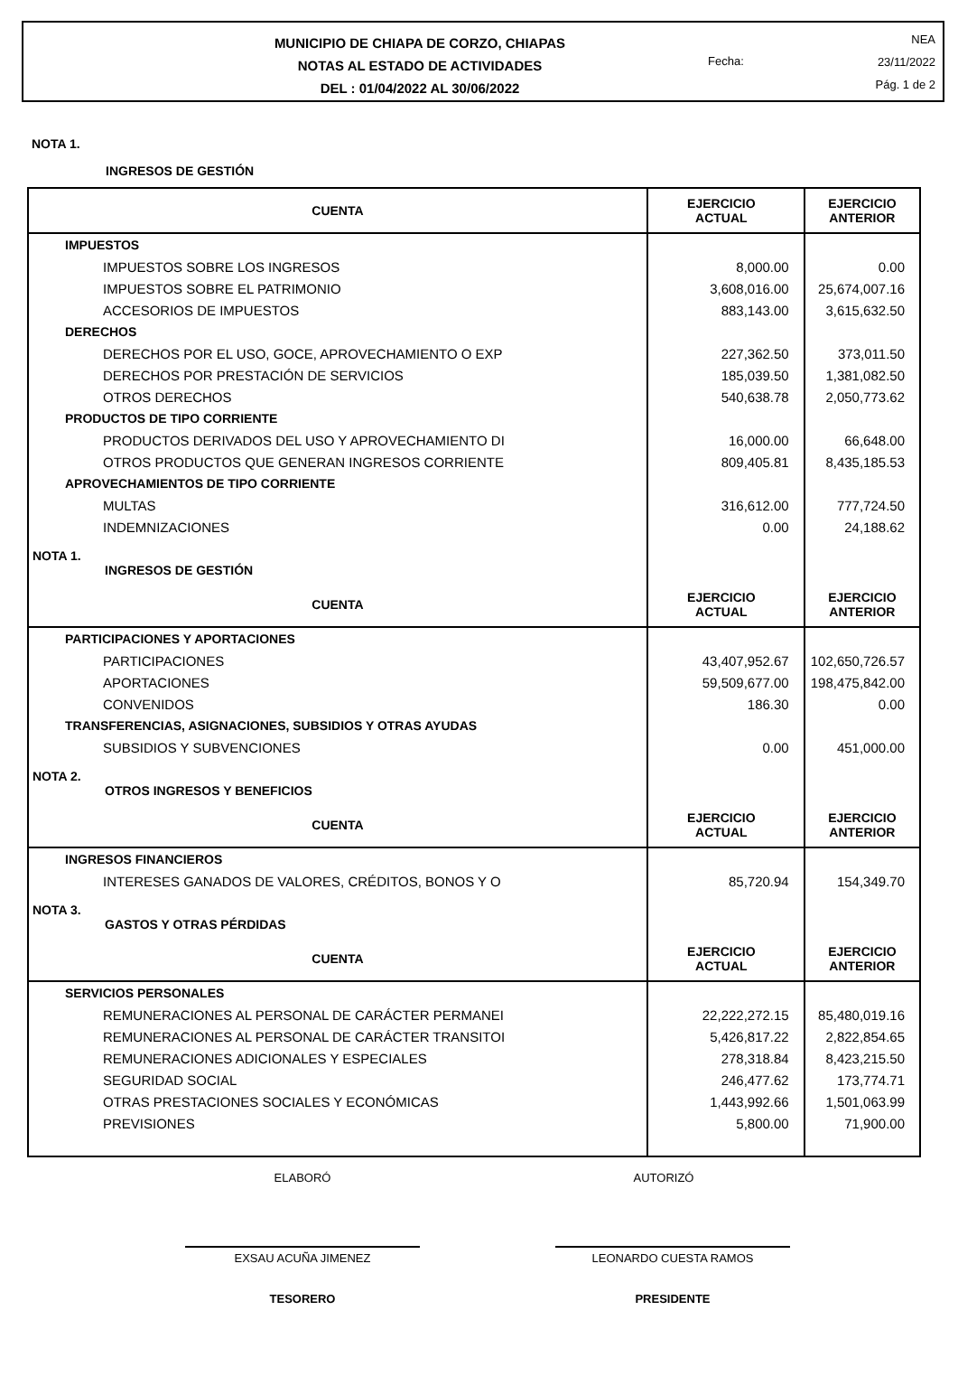MUNICIPIO DE CHIAPA DE CORZO, CHIAPAS
NOTAS AL ESTADO DE ACTIVIDADES
DEL : 01/04/2022 AL 30/06/2022
Fecha:
NEA
23/11/2022
Pág. 1 de 2
NOTA 1.
INGRESOS DE GESTIÓN
| CUENTA | EJERCICIO ACTUAL | EJERCICIO ANTERIOR |
| --- | --- | --- |
| IMPUESTOS | | |
| IMPUESTOS SOBRE LOS INGRESOS | 8,000.00 | 0.00 |
| IMPUESTOS SOBRE EL PATRIMONIO | 3,608,016.00 | 25,674,007.16 |
| ACCESORIOS DE IMPUESTOS | 883,143.00 | 3,615,632.50 |
| DERECHOS | | |
| DERECHOS POR EL USO, GOCE, APROVECHAMIENTO O EXP | 227,362.50 | 373,011.50 |
| DERECHOS POR PRESTACIÓN DE SERVICIOS | 185,039.50 | 1,381,082.50 |
| OTROS DERECHOS | 540,638.78 | 2,050,773.62 |
| PRODUCTOS DE TIPO CORRIENTE | | |
| PRODUCTOS DERIVADOS DEL USO Y APROVECHAMIENTO DI | 16,000.00 | 66,648.00 |
| OTROS PRODUCTOS QUE GENERAN INGRESOS CORRIENTE | 809,405.81 | 8,435,185.53 |
| APROVECHAMIENTOS DE TIPO CORRIENTE | | |
| MULTAS | 316,612.00 | 777,724.50 |
| INDEMNIZACIONES | 0.00 | 24,188.62 |
| NOTA 1. INGRESOS DE GESTIÓN | | |
| CUENTA | EJERCICIO ACTUAL | EJERCICIO ANTERIOR |
| PARTICIPACIONES Y APORTACIONES | | |
| PARTICIPACIONES | 43,407,952.67 | 102,650,726.57 |
| APORTACIONES | 59,509,677.00 | 198,475,842.00 |
| CONVENIDOS | 186.30 | 0.00 |
| TRANSFERENCIAS, ASIGNACIONES, SUBSIDIOS Y OTRAS AYUDAS | | |
| SUBSIDIOS Y SUBVENCIONES | 0.00 | 451,000.00 |
| NOTA 2. OTROS INGRESOS Y BENEFICIOS | | |
| CUENTA | EJERCICIO ACTUAL | EJERCICIO ANTERIOR |
| INGRESOS FINANCIEROS | | |
| INTERESES GANADOS DE VALORES, CRÉDITOS, BONOS Y O | 85,720.94 | 154,349.70 |
| NOTA 3. GASTOS Y OTRAS PÉRDIDAS | | |
| CUENTA | EJERCICIO ACTUAL | EJERCICIO ANTERIOR |
| SERVICIOS PERSONALES | | |
| REMUNERACIONES AL PERSONAL DE CARÁCTER PERMANEI | 22,222,272.15 | 85,480,019.16 |
| REMUNERACIONES AL PERSONAL DE CARÁCTER TRANSITOI | 5,426,817.22 | 2,822,854.65 |
| REMUNERACIONES ADICIONALES Y ESPECIALES | 278,318.84 | 8,423,215.50 |
| SEGURIDAD SOCIAL | 246,477.62 | 173,774.71 |
| OTRAS PRESTACIONES SOCIALES Y ECONÓMICAS | 1,443,992.66 | 1,501,063.99 |
| PREVISIONES | 5,800.00 | 71,900.00 |
ELABORÓ AUTORIZÓ
EXSAU ACUÑA JIMENEZ LEONARDO CUESTA RAMOS
TESORERO PRESIDENTE